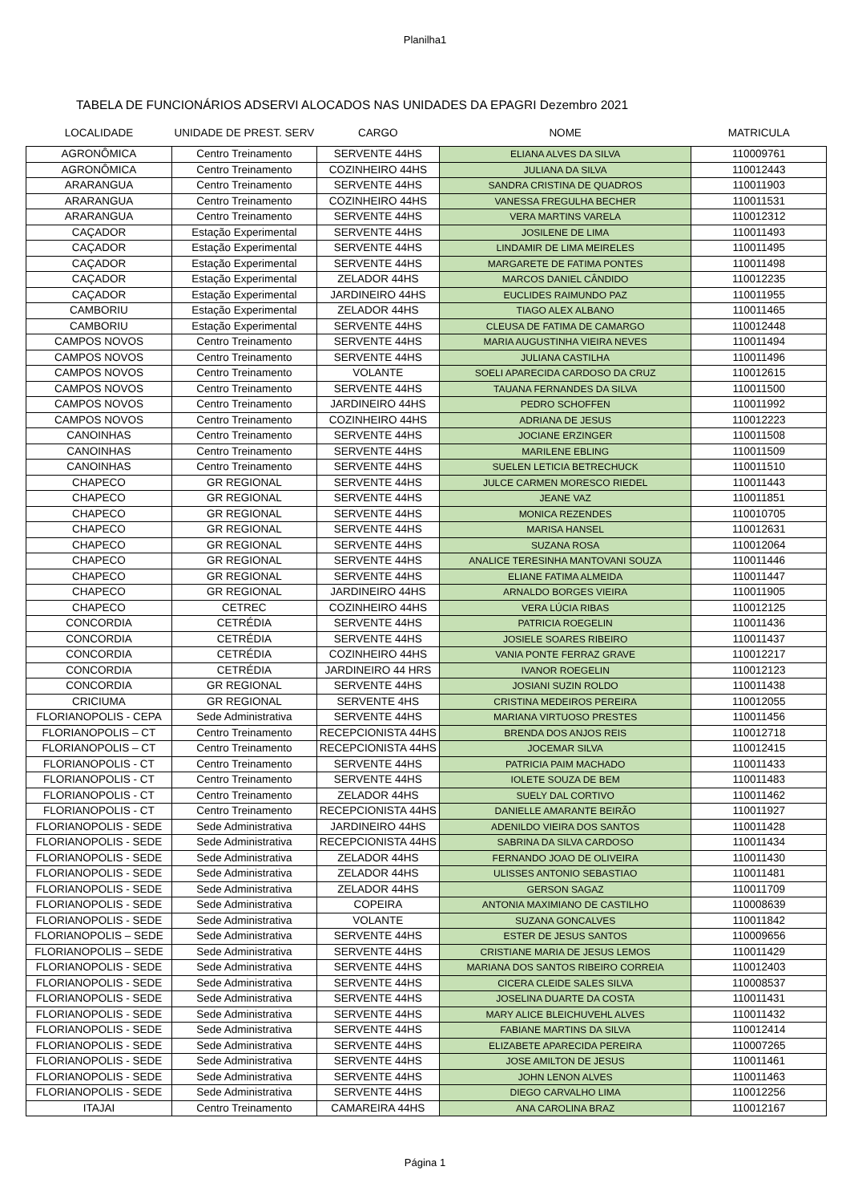Planilha1
TABELA DE FUNCIONÁRIOS ADSERVI ALOCADOS NAS UNIDADES DA EPAGRI Dezembro 2021
| LOCALIDADE | UNIDADE DE PREST. SERV | CARGO | NOME | MATRICULA |
| --- | --- | --- | --- | --- |
| AGRONÔMICA | Centro Treinamento | SERVENTE 44HS | ELIANA ALVES DA SILVA | 110009761 |
| AGRONÔMICA | Centro Treinamento | COZINHEIRO 44HS | JULIANA DA SILVA | 110012443 |
| ARARANGUA | Centro Treinamento | SERVENTE 44HS | SANDRA CRISTINA DE QUADROS | 110011903 |
| ARARANGUA | Centro Treinamento | COZINHEIRO 44HS | VANESSA FREGULHA BECHER | 110011531 |
| ARARANGUA | Centro Treinamento | SERVENTE 44HS | VERA MARTINS VARELA | 110012312 |
| CAÇADOR | Estação Experimental | SERVENTE 44HS | JOSILENE DE LIMA | 110011493 |
| CAÇADOR | Estação Experimental | SERVENTE 44HS | LINDAMIR DE LIMA MEIRELES | 110011495 |
| CAÇADOR | Estação Experimental | SERVENTE 44HS | MARGARETE DE FATIMA PONTES | 110011498 |
| CAÇADOR | Estação Experimental | ZELADOR 44HS | MARCOS DANIEL CÂNDIDO | 110012235 |
| CAÇADOR | Estação Experimental | JARDINEIRO 44HS | EUCLIDES RAIMUNDO PAZ | 110011955 |
| CAMBORIU | Estação Experimental | ZELADOR 44HS | TIAGO ALEX ALBANO | 110011465 |
| CAMBORIU | Estação Experimental | SERVENTE 44HS | CLEUSA DE FATIMA DE CAMARGO | 110012448 |
| CAMPOS NOVOS | Centro Treinamento | SERVENTE 44HS | MARIA AUGUSTINHA VIEIRA NEVES | 110011494 |
| CAMPOS NOVOS | Centro Treinamento | SERVENTE 44HS | JULIANA CASTILHA | 110011496 |
| CAMPOS NOVOS | Centro Treinamento | VOLANTE | SOELI APARECIDA CARDOSO DA CRUZ | 110012615 |
| CAMPOS NOVOS | Centro Treinamento | SERVENTE 44HS | TAUANA FERNANDES DA SILVA | 110011500 |
| CAMPOS NOVOS | Centro Treinamento | JARDINEIRO 44HS | PEDRO SCHOFFEN | 110011992 |
| CAMPOS NOVOS | Centro Treinamento | COZINHEIRO 44HS | ADRIANA DE JESUS | 110012223 |
| CANOINHAS | Centro Treinamento | SERVENTE 44HS | JOCIANE ERZINGER | 110011508 |
| CANOINHAS | Centro Treinamento | SERVENTE 44HS | MARILENE EBLING | 110011509 |
| CANOINHAS | Centro Treinamento | SERVENTE 44HS | SUELEN LETICIA BETRECHUCK | 110011510 |
| CHAPECO | GR REGIONAL | SERVENTE 44HS | JULCE CARMEN MORESCO RIEDEL | 110011443 |
| CHAPECO | GR REGIONAL | SERVENTE 44HS | JEANE VAZ | 110011851 |
| CHAPECO | GR REGIONAL | SERVENTE 44HS | MONICA REZENDES | 110010705 |
| CHAPECO | GR REGIONAL | SERVENTE 44HS | MARISA HANSEL | 110012631 |
| CHAPECO | GR REGIONAL | SERVENTE 44HS | SUZANA ROSA | 110012064 |
| CHAPECO | GR REGIONAL | SERVENTE 44HS | ANALICE TERESINHA MANTOVANI SOUZA | 110011446 |
| CHAPECO | GR REGIONAL | SERVENTE 44HS | ELIANE FATIMA ALMEIDA | 110011447 |
| CHAPECO | GR REGIONAL | JARDINEIRO 44HS | ARNALDO BORGES VIEIRA | 110011905 |
| CHAPECO | CETREC | COZINHEIRO 44HS | VERA LÚCIA RIBAS | 110012125 |
| CONCORDIA | CETRÉDIA | SERVENTE 44HS | PATRICIA ROEGELIN | 110011436 |
| CONCORDIA | CETRÉDIA | SERVENTE 44HS | JOSIELE SOARES RIBEIRO | 110011437 |
| CONCORDIA | CETRÉDIA | COZINHEIRO 44HS | VANIA PONTE FERRAZ GRAVE | 110012217 |
| CONCORDIA | CETRÉDIA | JARDINEIRO 44 HRS | IVANOR ROEGELIN | 110012123 |
| CONCORDIA | GR REGIONAL | SERVENTE 44HS | JOSIANI SUZIN ROLDO | 110011438 |
| CRICIUMA | GR REGIONAL | SERVENTE 4HS | CRISTINA MEDEIROS PEREIRA | 110012055 |
| FLORIANOPOLIS - CEPA | Sede Administrativa | SERVENTE 44HS | MARIANA VIRTUOSO PRESTES | 110011456 |
| FLORIANOPOLIS – CT | Centro Treinamento | RECEPCIONISTA 44HS | BRENDA DOS ANJOS REIS | 110012718 |
| FLORIANOPOLIS – CT | Centro Treinamento | RECEPCIONISTA 44HS | JOCEMAR SILVA | 110012415 |
| FLORIANOPOLIS - CT | Centro Treinamento | SERVENTE 44HS | PATRICIA PAIM MACHADO | 110011433 |
| FLORIANOPOLIS - CT | Centro Treinamento | SERVENTE 44HS | IOLETE SOUZA DE BEM | 110011483 |
| FLORIANOPOLIS - CT | Centro Treinamento | ZELADOR 44HS | SUELY DAL CORTIVO | 110011462 |
| FLORIANOPOLIS - CT | Centro Treinamento | RECEPCIONISTA 44HS | DANIELLE AMARANTE BEIRÃO | 110011927 |
| FLORIANOPOLIS - SEDE | Sede Administrativa | JARDINEIRO 44HS | ADENILDO VIEIRA DOS SANTOS | 110011428 |
| FLORIANOPOLIS - SEDE | Sede Administrativa | RECEPCIONISTA 44HS | SABRINA DA SILVA CARDOSO | 110011434 |
| FLORIANOPOLIS - SEDE | Sede Administrativa | ZELADOR 44HS | FERNANDO JOAO DE OLIVEIRA | 110011430 |
| FLORIANOPOLIS - SEDE | Sede Administrativa | ZELADOR 44HS | ULISSES ANTONIO SEBASTIAO | 110011481 |
| FLORIANOPOLIS - SEDE | Sede Administrativa | ZELADOR 44HS | GERSON SAGAZ | 110011709 |
| FLORIANOPOLIS - SEDE | Sede Administrativa | COPEIRA | ANTONIA MAXIMIANO DE CASTILHO | 110008639 |
| FLORIANOPOLIS - SEDE | Sede Administrativa | VOLANTE | SUZANA GONCALVES | 110011842 |
| FLORIANOPOLIS – SEDE | Sede Administrativa | SERVENTE 44HS | ESTER DE JESUS SANTOS | 110009656 |
| FLORIANOPOLIS – SEDE | Sede Administrativa | SERVENTE 44HS | CRISTIANE MARIA DE JESUS LEMOS | 110011429 |
| FLORIANOPOLIS - SEDE | Sede Administrativa | SERVENTE 44HS | MARIANA DOS SANTOS RIBEIRO CORREIA | 110012403 |
| FLORIANOPOLIS - SEDE | Sede Administrativa | SERVENTE 44HS | CICERA CLEIDE SALES SILVA | 110008537 |
| FLORIANOPOLIS - SEDE | Sede Administrativa | SERVENTE 44HS | JOSELINA DUARTE DA COSTA | 110011431 |
| FLORIANOPOLIS - SEDE | Sede Administrativa | SERVENTE 44HS | MARY ALICE BLEICHUVEHL ALVES | 110011432 |
| FLORIANOPOLIS - SEDE | Sede Administrativa | SERVENTE 44HS | FABIANE MARTINS DA SILVA | 110012414 |
| FLORIANOPOLIS - SEDE | Sede Administrativa | SERVENTE 44HS | ELIZABETE APARECIDA PEREIRA | 110007265 |
| FLORIANOPOLIS - SEDE | Sede Administrativa | SERVENTE 44HS | JOSE AMILTON DE JESUS | 110011461 |
| FLORIANOPOLIS - SEDE | Sede Administrativa | SERVENTE 44HS | JOHN LENON ALVES | 110011463 |
| FLORIANOPOLIS - SEDE | Sede Administrativa | SERVENTE 44HS | DIEGO CARVALHO LIMA | 110012256 |
| ITAJAI | Centro Treinamento | CAMAREIRA 44HS | ANA CAROLINA BRAZ | 110012167 |
Página 1